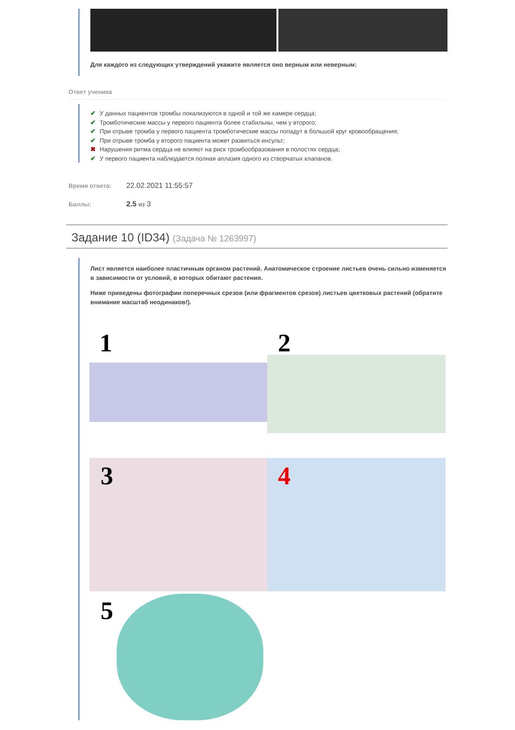Для каждого из следующих утверждений укажите является оно верным или неверным:
Ответ ученика
✔ У данных пациентов тромбы локализуются в одной и той же камере сердца;
✔ Тромботические массы у первого пациента более стабильны, чем у второго;
✔ При отрыве тромба у первого пациента тромботические массы попадут в большой круг кровообращения;
✔ При отрыве тромба у второго пациента может развиться инсульт;
✖ Нарушения ритма сердца не влияют на риск тромбообразования в полостях сердца;
✔ У первого пациента наблюдается полная аплазия одного из створчатых клапанов.
Время ответа: 22.02.2021 11:55:57
Баллы: 2.5 из 3
Задание 10 (ID34) (Задача № 1263997)
Лист является наиболее пластичным органом растений. Анатомическое строение листьев очень сильно изменяется в зависимости от условий, в которых обитают растения.
Ниже приведены фотографии поперечных срезов (или фрагментов срезов) листьев цветковых растений (обратите внимание масштаб неодинаков!).
1 2
3 4
5